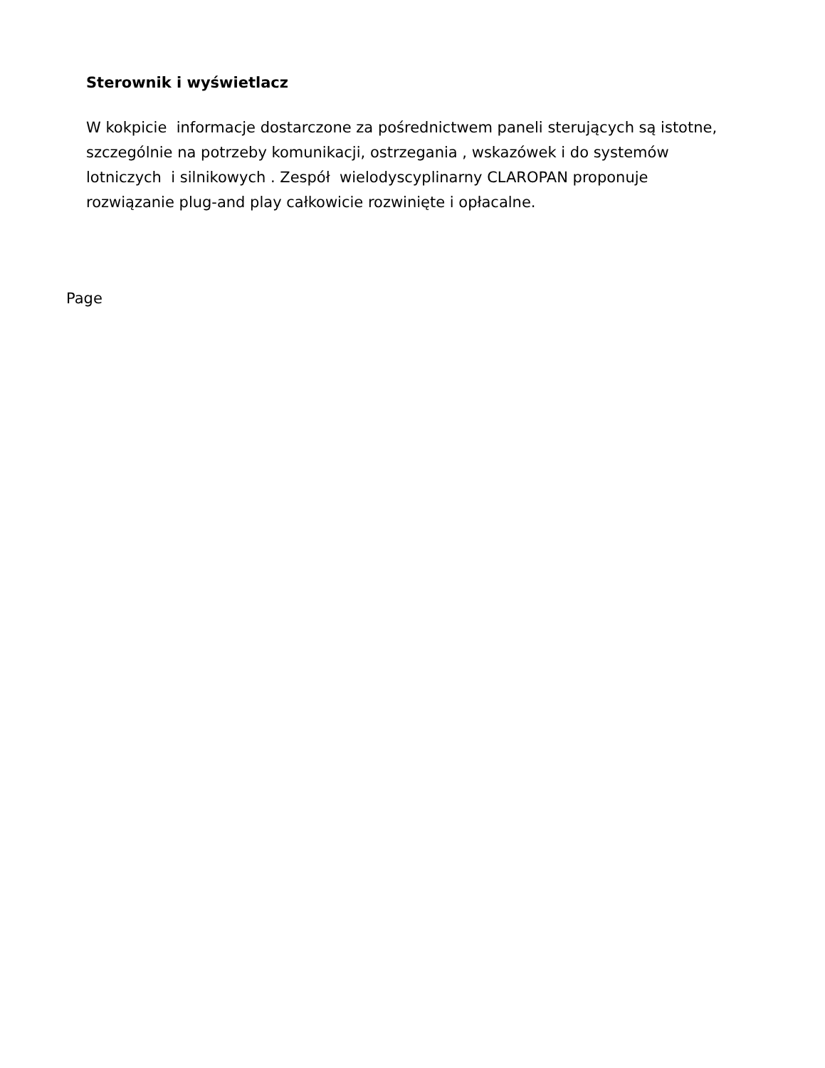Sterownik i wyświetlacz
W kokpicie informacje dostarczone za pośrednictwem paneli sterujących są istotne, szczególnie na potrzeby komunikacji, ostrzegania , wskazówek i do systemów lotniczych i silnikowych . Zespół wielodyscyplinarny CLAROPAN proponuje rozwiązanie plug-and play całkowicie rozwinięte i opłacalne.
Page